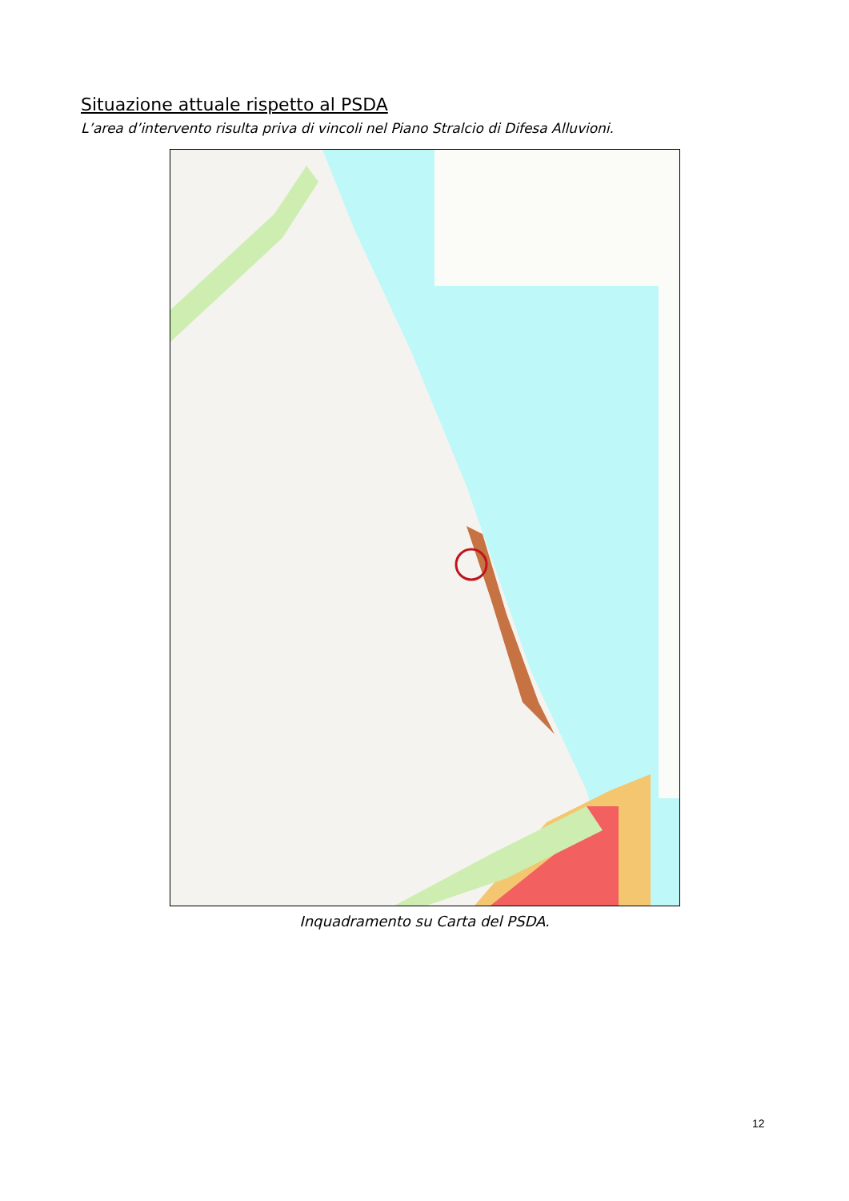Situazione attuale rispetto al PSDA
L’area d’intervento risulta priva di vincoli nel Piano Stralcio di Difesa Alluvioni.
Inquadramento su Carta del PSDA.
12